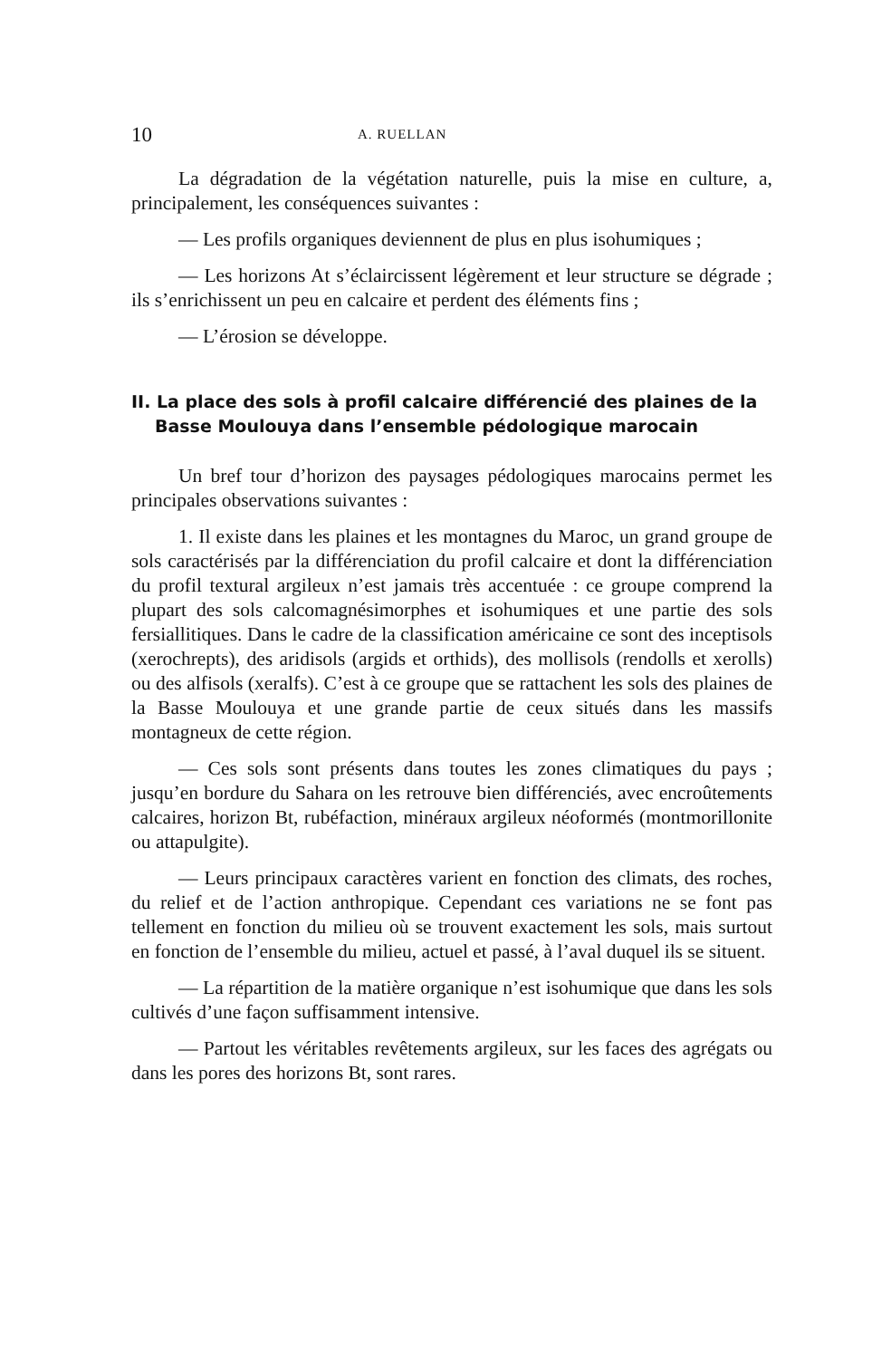10 A. RUELLAN
La dégradation de la végétation naturelle, puis la mise en culture, a, principalement, les conséquences suivantes :
— Les profils organiques deviennent de plus en plus isohumiques ;
— Les horizons At s’éclaircissent légèrement et leur structure se dégrade ; ils s’enrichissent un peu en calcaire et perdent des éléments fins ;
— L’érosion se développe.
II. La place des sols à profil calcaire différencié des plaines de la Basse Moulouya dans l’ensemble pédologique marocain
Un bref tour d’horizon des paysages pédologiques marocains permet les principales observations suivantes :
1. Il existe dans les plaines et les montagnes du Maroc, un grand groupe de sols caractérisés par la différenciation du profil calcaire et dont la différenciation du profil textural argileux n’est jamais très accentuée : ce groupe comprend la plupart des sols calcomagnésimorphes et isohumiques et une partie des sols fersiallitiques. Dans le cadre de la classification américaine ce sont des inceptisols (xerochrepts), des aridisols (argids et orthids), des mollisols (rendolls et xerolls) ou des alfisols (xeralfs). C’est à ce groupe que se rattachent les sols des plaines de la Basse Moulouya et une grande partie de ceux situés dans les massifs montagneux de cette région.
— Ces sols sont présents dans toutes les zones climatiques du pays ; jusqu’en bordure du Sahara on les retrouve bien différenciés, avec encroûtements calcaires, horizon Bt, rubéfaction, minéraux argileux néoformés (montmorillonite ou attapulgite).
— Leurs principaux caractères varient en fonction des climats, des roches, du relief et de l’action anthropique. Cependant ces variations ne se font pas tellement en fonction du milieu où se trouvent exactement les sols, mais surtout en fonction de l’ensemble du milieu, actuel et passé, à l’aval duquel ils se situent.
— La répartition de la matière organique n’est isohumique que dans les sols cultivés d’une façon suffisamment intensive.
— Partout les véritables revêtements argileux, sur les faces des agrégats ou dans les pores des horizons Bt, sont rares.